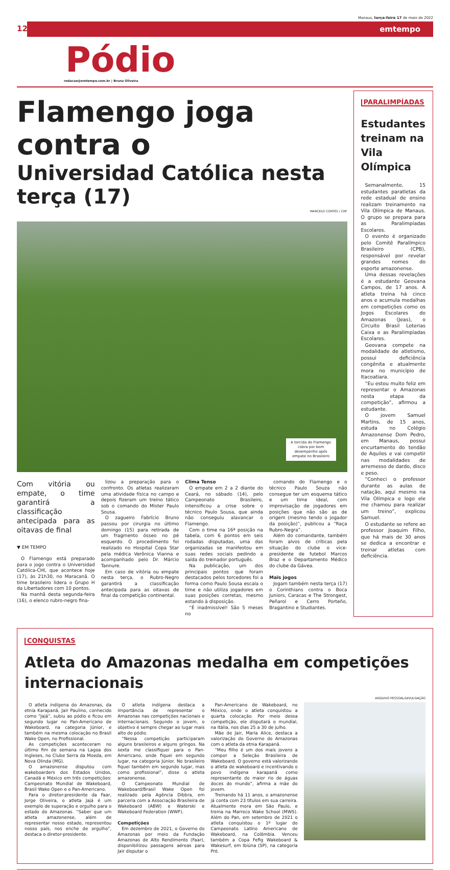Manaus, terça-feira 17 de maio de 2022
12
emtempo
Pódio
redacao@emtempo.com.br | Bruna Oliveira
Flamengo joga contra o
Universidad Católica nesta terça (17)
MARCELO CORTES / CRF
A torcida do Flamengo cobra por bom desempenho após empate no Brasileiro
Com vitória ou empate, o time garantirá a classificação antecipada para as oitavas de final
▼ EM TEMPO
O Flamengo está preparado para o jogo contra o Universidad Católica-CHI, que acontece hoje (17), às 21h30, no Maracanã. O time brasileiro lidera o Grupo H da Libertadores com 10 pontos.
Na manhã desta segunda-feira (16), o elenco rubro-negro fina-
lizou a preparação para o confronto. Os atletas realizaram uma atividade física no campo e depois fizeram um treino tático sob o comando do Mister Paulo Sousa.
O zagueiro Fabrício Bruno passou por cirurgia no último domingo (15) para retirada de um fragmento ósseo no pé esquerdo. O procedimento foi realizado no Hospital Copa Star pela médica Verônica Vianna e acompanhado pelo Dr. Márcio Tannure.
Em caso de vitória ou empate nesta terça, o Rubro-Negro garantirá a classificação antecipada para as oitavas de final da competição continental.
Clima Tenso
O empate em 2 a 2 diante do Ceará, no sábado (14), pelo Campeonato Brasileiro, intensificou a crise sobre o técnico Paulo Sousa, que ainda não conseguiu alavancar o Flamengo.
Com o time na 16ª posição na tabela, com 6 pontos em seis rodadas disputadas, uma das organizadas se manifestou em suas redes sociais pedindo a saída do treinador português.
Na publicação, um dos principais pontos que foram destacados pelos torcedores foi a forma como Paulo Sousa escala o time e não utiliza jogadores em suas posições corretas, mesmo estando à disposição.
“É inadmissível! São 5 meses no
comando do Flamengo e o técnico Paulo Souza não consegue ter um esquema tático e um time ideal, com improvisação de jogadores em posições que não são as de origem (mesmo tendo o jogador da posição)”, publicou a “Raça Rubro-Negra”.
Além do comandante, também foram alvos de críticas pela situação do clube o vice-presidente de futebol Marcos Braz e o Departamento Médico do clube da Gávea.
Mais jogos
Jogam também nesta terça (17) o Corinthians contra o Boca Juniors, Caracas e The Strongest, Peñarol e Cerro Porteño, Bragantino e Studiantes.
PARALIMPÍADAS
Estudantes treinam na Vila Olímpica
Semanalmente, 15 estudantes paratletas da rede estadual de ensino realizam treinamento na Vila Olímpica de Manaus. O grupo se prepara para as Paralimpíadas Escolares.
O evento é organizado pelo Comitê Paralímpico Brasileiro (CPB), responsável por revelar grandes nomes do esporte amazonense.
Uma dessas revelações é a estudante Geovana Campos, de 17 anos. A atleta treina há cinco anos e acumula medalhas em competições como os Jogos Escolares do Amazonas (Jeas), o Circuito Brasil Loterias Caixa e as Paralimpíadas Escolares.
Geovana compete na modalidade de atletismo, possui deficiência congênita e atualmente mora no município de Itacoatiara.
“Eu estou muito feliz em representar o Amazonas nesta etapa da competição”, afirmou a estudante.
O jovem Samuel Martins, de 15 anos, estuda no Colégio Amazonense Dom Pedro, em Manaus, possui encurtamento do tendão de Aquiles e vai competir nas modalidades de arremesso de dardo, disco e peso.
“Conheci o professor durante as aulas de natação, aqui mesmo na Vila Olímpica e logo ele me chamou para realizar um treino”, explicou Samuel.
O estudante se refere ao professor Joaquim Filho, que há mais de 30 anos se dedica a encontrar e treinar atletas com deficiência.
CONQUISTAS
Atleta do Amazonas medalha em competições internacionais
ARQUIVO PESSOAL/DIVULGAÇÃO
O atleta indígena do Amazonas, da etnia Karapanã, Jair Paulino, conhecido como “Jajá”, subiu ao pódio e ficou em segundo lugar no Pan-Americano de Wakeboard, na categoria Júnior, e também na mesma colocação no Brasil Wake Open, no Profissional.
As competições aconteceram no último fim de semana na Lagoa dos Ingleses, no Clube Serra da Moeda, em Nova Olinda (MG).
O amazonense disputou com wakeboarders dos Estados Unidos, Canadá e México em três competições: Campeonato Mundial de Wakeboard, Brasil Wake Open e o Pan-Americano.
Para o diretor-presidente da Faar, Jorge Oliveira, o atleta Jajá é um exemplo de superação e orgulho para o estado do Amazonas. “Saber que um atleta amazonense, além de representar nosso estado, representou nosso país, nos enche de orgulho”, destaca o diretor-presidente.
O atleta indígena destaca a importância de representar o Amazonas nas competições nacionais e internacionais. Segundo o jovem, o objetivo é sempre chegar ao lugar mais alto do pódio.
“Nessa competição participaram alguns brasileiros e alguns gringos. Na sexta me classifiquei para o Pan-Americano, onde fiquei em segundo lugar, na categoria Júnior. No brasileiro fiquei também em segundo lugar, mas como profissional”, disse o atleta amazonense.
O Campeonato Mundial de Wakeboard/Brasil Wake Open foi realizado pela Agência Dibbra, em parceria com a Associação Brasileira de Wakeboard (ABW) e Waterski e Wakeboard Federation (WWF).
Competições
Em dezembro de 2021, o Governo do Amazonas por meio da Fundação Amazonas de Alto Rendimento (Faar), disponibilizou passagens aéreas para Jair disputar o
Pan-Americano de Wakeboard, no México, onde o atleta conquistou a quarta colocação. Por meio dessa competição, ele disputará o mundial, na Itália, nos dias 25 a 30 de julho.
Mãe de Jair, Maria Alice, destaca a valorização do Governo do Amazonas com o atleta da etnia Karapanã.
“Meu filho é um dos mais jovens a compor a Seleção Brasileira de Wakeboard. O governo está valorizando o atleta de wakeboard e incentivando o povo indígena karapanã como representante do maior rio de águas doces do mundo”, afirma a mãe do jovem.
Treinando há 11 anos, o amazonense já conta com 23 títulos em sua carreira. Atualmente mora em São Paulo, e treina na Marreco Wake School (MWS). Além do Pan, em setembro de 2021 o atleta conquistou o 1º lugar do Campeonato Latino Americano de Wakeboard, na Colômbia. Venceu também a Copa Fefig Wakeboard & Wakesurf, em Ibiúna (SP), na categoria Pró.